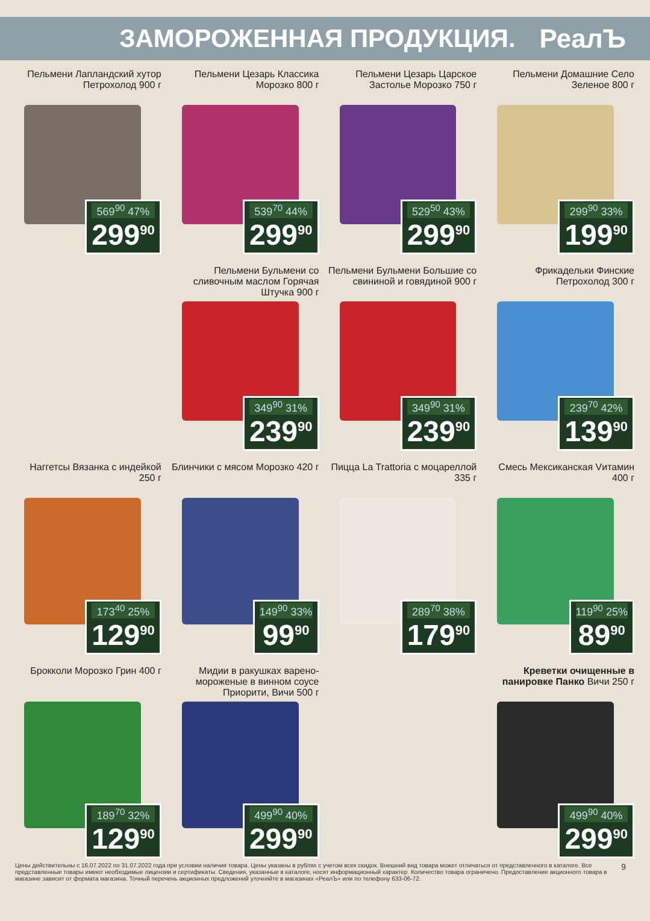ЗАМОРОЖЕННАЯ ПРОДУКЦИЯ. РеалЪ
Пельмени Лапландский хутор Петрохолод 900 г
569<sup>90</sup> 47%
299<sup>90</sup>
Пельмени Цезарь Классика Морозко 800 г
539<sup>70</sup> 44%
299<sup>90</sup>
Пельмени Цезарь Царское Застолье Морозко 750 г
529<sup>50</sup> 43%
299<sup>90</sup>
Пельмени Домашние Село Зеленое 800 г
299<sup>90</sup> 33%
199<sup>90</sup>
Пельмени Бульмени со сливочным маслом Горячая Штучка 900 г
349<sup>90</sup> 31%
239<sup>90</sup>
Пельмени Бульмени Большие со свининой и говядиной 900 г
349<sup>90</sup> 31%
239<sup>90</sup>
Фрикадельки Финские Петрохолод 300 г
239<sup>70</sup> 42%
139<sup>90</sup>
Наггетсы Вязанка с индейкой 250 г
173<sup>40</sup> 25%
129<sup>90</sup>
Блинчики с мясом Морозко 420 г
149<sup>90</sup> 33%
99<sup>90</sup>
Пицца La Trattoria с моцареллой 335 г
289<sup>70</sup> 38%
179<sup>90</sup>
Смесь Мексиканская Vитамин 400 г
119<sup>90</sup> 25%
89<sup>90</sup>
Брокколи Морозко Грин 400 г
189<sup>70</sup> 32%
129<sup>90</sup>
Мидии в ракушках варено-мороженые в винном соусе Приорити, Вичи 500 г
499<sup>90</sup> 40%
299<sup>90</sup>
Креветки очищенные в панировке Панко Вичи 250 г
499<sup>90</sup> 40%
299<sup>90</sup>
Цены действительны с 16.07.2022 по 31.07.2022 года при условии наличия товара. Цены указаны в рублях с учетом всех скидок. Внешний вид товара может отличаться от представленного в каталоге. Все представленные товары имеют необходимые лицензии и сертификаты. Сведения, указанные в каталоге, носят информационный характер. Количество товара ограничено. Предоставление акционного товара в магазине зависит от формата магазина. Точный перечень акционных предложений уточняйте в магазинах «РеалЪ» или по телефону 633-06-72.
9